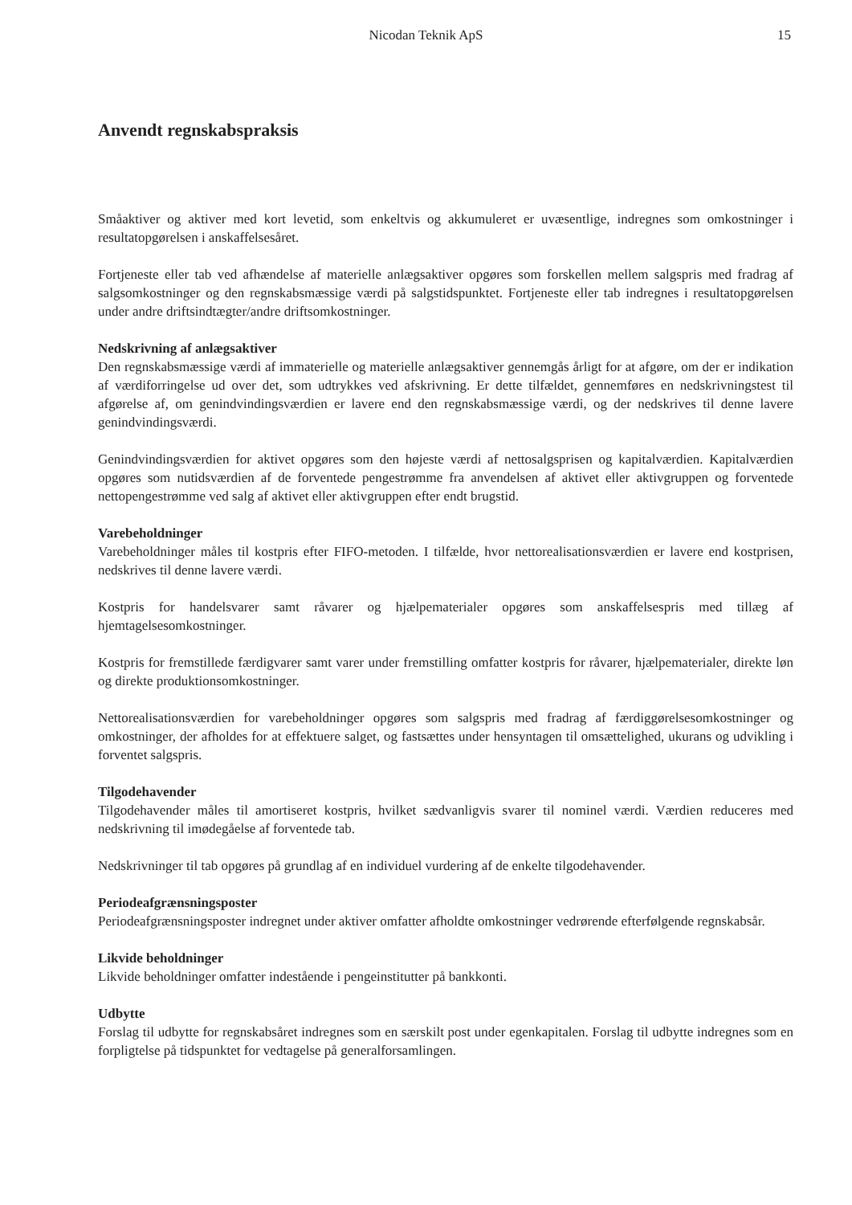Nicodan Teknik ApS
15
Anvendt regnskabspraksis
Småaktiver og aktiver med kort levetid, som enkeltvis og akkumuleret er uvæsentlige, indregnes som omkostninger i resultatopgørelsen i anskaffelsesåret.
Fortjeneste eller tab ved afhændelse af materielle anlægsaktiver opgøres som forskellen mellem salgspris med fradrag af salgsomkostninger og den regnskabsmæssige værdi på salgstidspunktet. Fortjeneste eller tab indregnes i resultatopgørelsen under andre driftsindtægter/andre driftsomkostninger.
Nedskrivning af anlægsaktiver
Den regnskabsmæssige værdi af immaterielle og materielle anlægsaktiver gennemgås årligt for at afgøre, om der er indikation af værdiforringelse ud over det, som udtrykkes ved afskrivning. Er dette tilfældet, gennemføres en nedskrivningstest til afgørelse af, om genindvindingsværdien er lavere end den regnskabsmæssige værdi, og der nedskrives til denne lavere genindvindingsværdi.
Genindvindingsværdien for aktivet opgøres som den højeste værdi af nettosalgsprisen og kapitalværdien. Kapitalværdien opgøres som nutidsværdien af de forventede pengestrømme fra anvendelsen af aktivet eller aktivgruppen og forventede nettopengestrømme ved salg af aktivet eller aktivgruppen efter endt brugstid.
Varebeholdninger
Varebeholdninger måles til kostpris efter FIFO-metoden. I tilfælde, hvor nettorealisationsværdien er lavere end kostprisen, nedskrives til denne lavere værdi.
Kostpris for handelsvarer samt råvarer og hjælpematerialer opgøres som anskaffelsespris med tillæg af hjemtagelsesomkostninger.
Kostpris for fremstillede færdigvarer samt varer under fremstilling omfatter kostpris for råvarer, hjælpematerialer, direkte løn og direkte produktionsomkostninger.
Nettorealisationsværdien for varebeholdninger opgøres som salgspris med fradrag af færdiggørelsesomkostninger og omkostninger, der afholdes for at effektuere salget, og fastsættes under hensyntagen til omsættelighed, ukurans og udvikling i forventet salgspris.
Tilgodehavender
Tilgodehavender måles til amortiseret kostpris, hvilket sædvanligvis svarer til nominel værdi. Værdien reduceres med nedskrivning til imødegåelse af forventede tab.
Nedskrivninger til tab opgøres på grundlag af en individuel vurdering af de enkelte tilgodehavender.
Periodeafgrænsningsposter
Periodeafgrænsningsposter indregnet under aktiver omfatter afholdte omkostninger vedrørende efterfølgende regnskabsår.
Likvide beholdninger
Likvide beholdninger omfatter indestående i pengeinstitutter på bankkonti.
Udbytte
Forslag til udbytte for regnskabsåret indregnes som en særskilt post under egenkapitalen. Forslag til udbytte indregnes som en forpligtelse på tidspunktet for vedtagelse på generalforsamlingen.